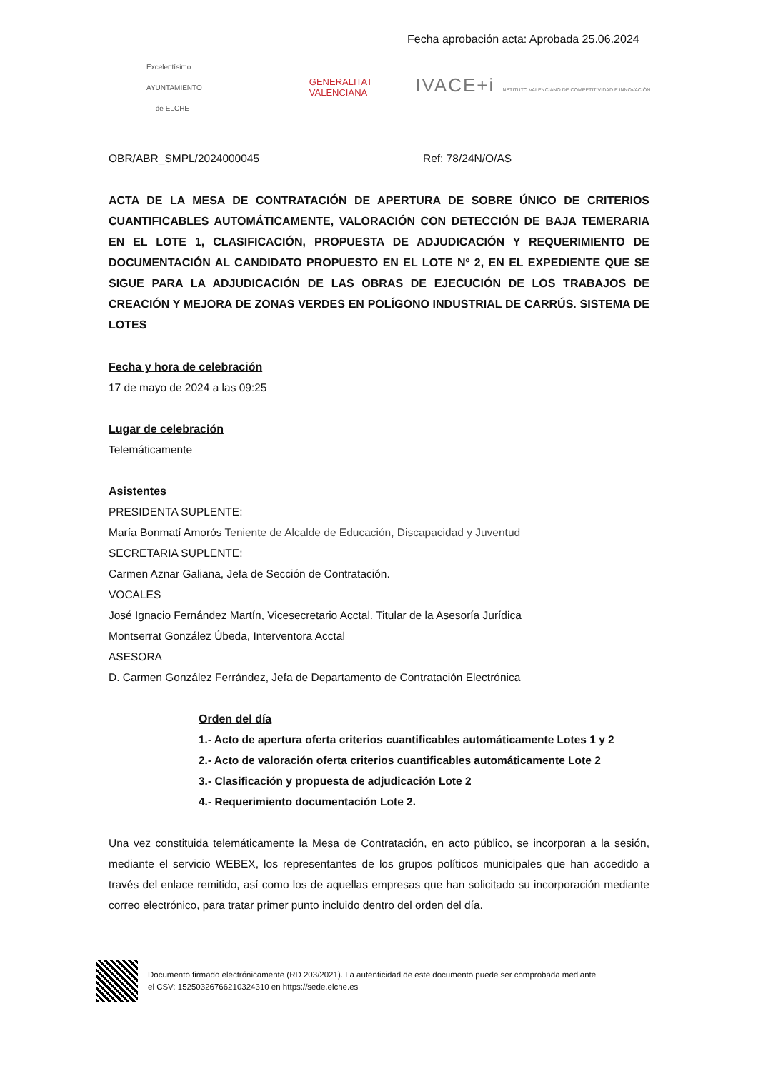Fecha aprobación acta: Aprobada 25.06.2024
Excelentísimo
AYUNTAMIENTO
— de ELCHE —
GENERALITAT
VALENCIANA
IVACE+i INSTITUTO VALENCIANO DE COMPETITIVIDAD E INNOVACIÓN
OBR/ABR_SMPL/2024000045 Ref: 78/24N/O/AS
ACTA DE LA MESA DE CONTRATACIÓN DE APERTURA DE SOBRE ÚNICO DE CRITERIOS CUANTIFICABLES AUTOMÁTICAMENTE, VALORACIÓN CON DETECCIÓN DE BAJA TEMERARIA EN EL LOTE 1, CLASIFICACIÓN, PROPUESTA DE ADJUDICACIÓN Y REQUERIMIENTO DE DOCUMENTACIÓN AL CANDIDATO PROPUESTO EN EL LOTE Nº 2, EN EL EXPEDIENTE QUE SE SIGUE PARA LA ADJUDICACIÓN DE LAS OBRAS DE EJECUCIÓN DE LOS TRABAJOS DE CREACIÓN Y MEJORA DE ZONAS VERDES EN POLÍGONO INDUSTRIAL DE CARRÚS. SISTEMA DE LOTES
Fecha y hora de celebración
17 de mayo de 2024 a las 09:25
Lugar de celebración
Telemáticamente
Asistentes
PRESIDENTA SUPLENTE:
María Bonmatí Amorós Teniente de Alcalde de Educación, Discapacidad y Juventud
SECRETARIA SUPLENTE:
Carmen Aznar Galiana, Jefa de Sección de Contratación.
VOCALES
José Ignacio Fernández Martín, Vicesecretario Acctal. Titular de la Asesoría Jurídica
Montserrat González Úbeda, Interventora Acctal
ASESORA
D. Carmen González Ferrández, Jefa de Departamento de Contratación Electrónica
Orden del día
1.- Acto de apertura oferta criterios cuantificables automáticamente Lotes 1 y 2
2.- Acto de valoración oferta criterios cuantificables automáticamente Lote 2
3.- Clasificación y propuesta de adjudicación Lote 2
4.- Requerimiento documentación Lote 2.
Una vez constituida telemáticamente la Mesa de Contratación, en acto público, se incorporan a la sesión, mediante el servicio WEBEX, los representantes de los grupos políticos municipales que han accedido a través del enlace remitido, así como los de aquellas empresas que han solicitado su incorporación mediante correo electrónico, para tratar primer punto incluido dentro del orden del día.
Documento firmado electrónicamente (RD 203/2021). La autenticidad de este documento puede ser comprobada mediante
el CSV: 15250326766210324310 en https://sede.elche.es